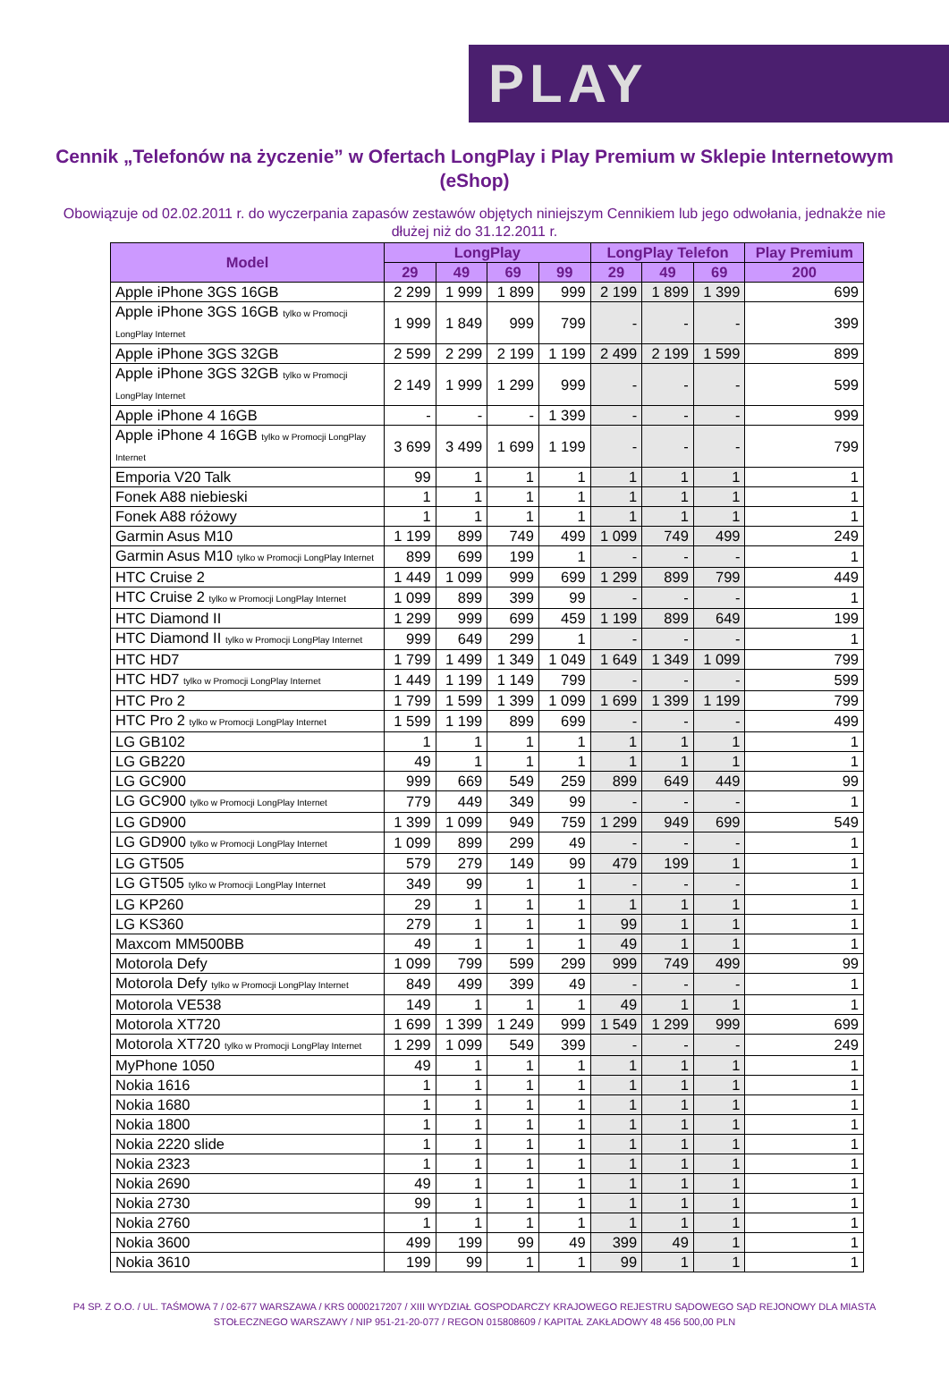PLAY
Cennik „Telefonów na życzenie” w Ofertach LongPlay i Play Premium w Sklepie Internetowym (eShop)
Obowiązuje od 02.02.2011 r. do wyczerpania zapasów zestawów objętych niniejszym Cennikiem lub jego odwołania, jednakże nie dłużej niż do 31.12.2011 r.
| Model | LongPlay | | | | LongPlay Telefon | | | Play Premium |
| --- | --- | --- | --- | --- | --- | --- | --- | --- |
| | 29 | 49 | 69 | 99 | 29 | 49 | 69 | 200 |
| Apple iPhone 3GS 16GB | 2 299 | 1 999 | 1 899 | 999 | 2 199 | 1 899 | 1 399 | 699 |
| Apple iPhone 3GS 16GB tylko w Promocji LongPlay Internet | 1 999 | 1 849 | 999 | 799 | - | - | - | 399 |
| Apple iPhone 3GS 32GB | 2 599 | 2 299 | 2 199 | 1 199 | 2 499 | 2 199 | 1 599 | 899 |
| Apple iPhone 3GS 32GB tylko w Promocji LongPlay Internet | 2 149 | 1 999 | 1 299 | 999 | - | - | - | 599 |
| Apple iPhone 4 16GB | - | - | - | 1 399 | - | - | - | 999 |
| Apple iPhone 4 16GB tylko w Promocji LongPlay Internet | 3 699 | 3 499 | 1 699 | 1 199 | - | - | - | 799 |
| Emporia V20 Talk | 99 | 1 | 1 | 1 | 1 | 1 | 1 | 1 |
| Fonek A88 niebieski | 1 | 1 | 1 | 1 | 1 | 1 | 1 | 1 |
| Fonek A88 różowy | 1 | 1 | 1 | 1 | 1 | 1 | 1 | 1 |
| Garmin Asus M10 | 1 199 | 899 | 749 | 499 | 1 099 | 749 | 499 | 249 |
| Garmin Asus M10 tylko w Promocji LongPlay Internet | 899 | 699 | 199 | 1 | - | - | - | 1 |
| HTC Cruise 2 | 1 449 | 1 099 | 999 | 699 | 1 299 | 899 | 799 | 449 |
| HTC Cruise 2 tylko w Promocji LongPlay Internet | 1 099 | 899 | 399 | 99 | - | - | - | 1 |
| HTC Diamond II | 1 299 | 999 | 699 | 459 | 1 199 | 899 | 649 | 199 |
| HTC Diamond II tylko w Promocji LongPlay Internet | 999 | 649 | 299 | 1 | - | - | - | 1 |
| HTC HD7 | 1 799 | 1 499 | 1 349 | 1 049 | 1 649 | 1 349 | 1 099 | 799 |
| HTC HD7 tylko w Promocji LongPlay Internet | 1 449 | 1 199 | 1 149 | 799 | - | - | - | 599 |
| HTC Pro 2 | 1 799 | 1 599 | 1 399 | 1 099 | 1 699 | 1 399 | 1 199 | 799 |
| HTC Pro 2 tylko w Promocji LongPlay Internet | 1 599 | 1 199 | 899 | 699 | - | - | - | 499 |
| LG GB102 | 1 | 1 | 1 | 1 | 1 | 1 | 1 | 1 |
| LG GB220 | 49 | 1 | 1 | 1 | 1 | 1 | 1 | 1 |
| LG GC900 | 999 | 669 | 549 | 259 | 899 | 649 | 449 | 99 |
| LG GC900 tylko w Promocji LongPlay Internet | 779 | 449 | 349 | 99 | - | - | - | 1 |
| LG GD900 | 1 399 | 1 099 | 949 | 759 | 1 299 | 949 | 699 | 549 |
| LG GD900 tylko w Promocji LongPlay Internet | 1 099 | 899 | 299 | 49 | - | - | - | 1 |
| LG GT505 | 579 | 279 | 149 | 99 | 479 | 199 | 1 | 1 |
| LG GT505 tylko w Promocji LongPlay Internet | 349 | 99 | 1 | 1 | - | - | - | 1 |
| LG KP260 | 29 | 1 | 1 | 1 | 1 | 1 | 1 | 1 |
| LG KS360 | 279 | 1 | 1 | 1 | 99 | 1 | 1 | 1 |
| Maxcom MM500BB | 49 | 1 | 1 | 1 | 49 | 1 | 1 | 1 |
| Motorola Defy | 1 099 | 799 | 599 | 299 | 999 | 749 | 499 | 99 |
| Motorola Defy tylko w Promocji LongPlay Internet | 849 | 499 | 399 | 49 | - | - | - | 1 |
| Motorola VE538 | 149 | 1 | 1 | 1 | 49 | 1 | 1 | 1 |
| Motorola XT720 | 1 699 | 1 399 | 1 249 | 999 | 1 549 | 1 299 | 999 | 699 |
| Motorola XT720 tylko w Promocji LongPlay Internet | 1 299 | 1 099 | 549 | 399 | - | - | - | 249 |
| MyPhone 1050 | 49 | 1 | 1 | 1 | 1 | 1 | 1 | 1 |
| Nokia 1616 | 1 | 1 | 1 | 1 | 1 | 1 | 1 | 1 |
| Nokia 1680 | 1 | 1 | 1 | 1 | 1 | 1 | 1 | 1 |
| Nokia 1800 | 1 | 1 | 1 | 1 | 1 | 1 | 1 | 1 |
| Nokia 2220 slide | 1 | 1 | 1 | 1 | 1 | 1 | 1 | 1 |
| Nokia 2323 | 1 | 1 | 1 | 1 | 1 | 1 | 1 | 1 |
| Nokia 2690 | 49 | 1 | 1 | 1 | 1 | 1 | 1 | 1 |
| Nokia 2730 | 99 | 1 | 1 | 1 | 1 | 1 | 1 | 1 |
| Nokia 2760 | 1 | 1 | 1 | 1 | 1 | 1 | 1 | 1 |
| Nokia 3600 | 499 | 199 | 99 | 49 | 399 | 49 | 1 | 1 |
| Nokia 3610 | 199 | 99 | 1 | 1 | 99 | 1 | 1 | 1 |
P4 SP. Z O.O. / UL. TAŚMOWA 7 / 02-677 WARSZAWA / KRS 0000217207 / XIII WYDZIAŁ GOSPODARCZY KRAJOWEGO REJESTRU SĄDOWEGO SĄD REJONOWY DLA MIASTA STOŁECZNEGO WARSZAWY / NIP 951-21-20-077 / REGON 015808609 / KAPITAŁ ZAKŁADOWY 48 456 500,00 PLN